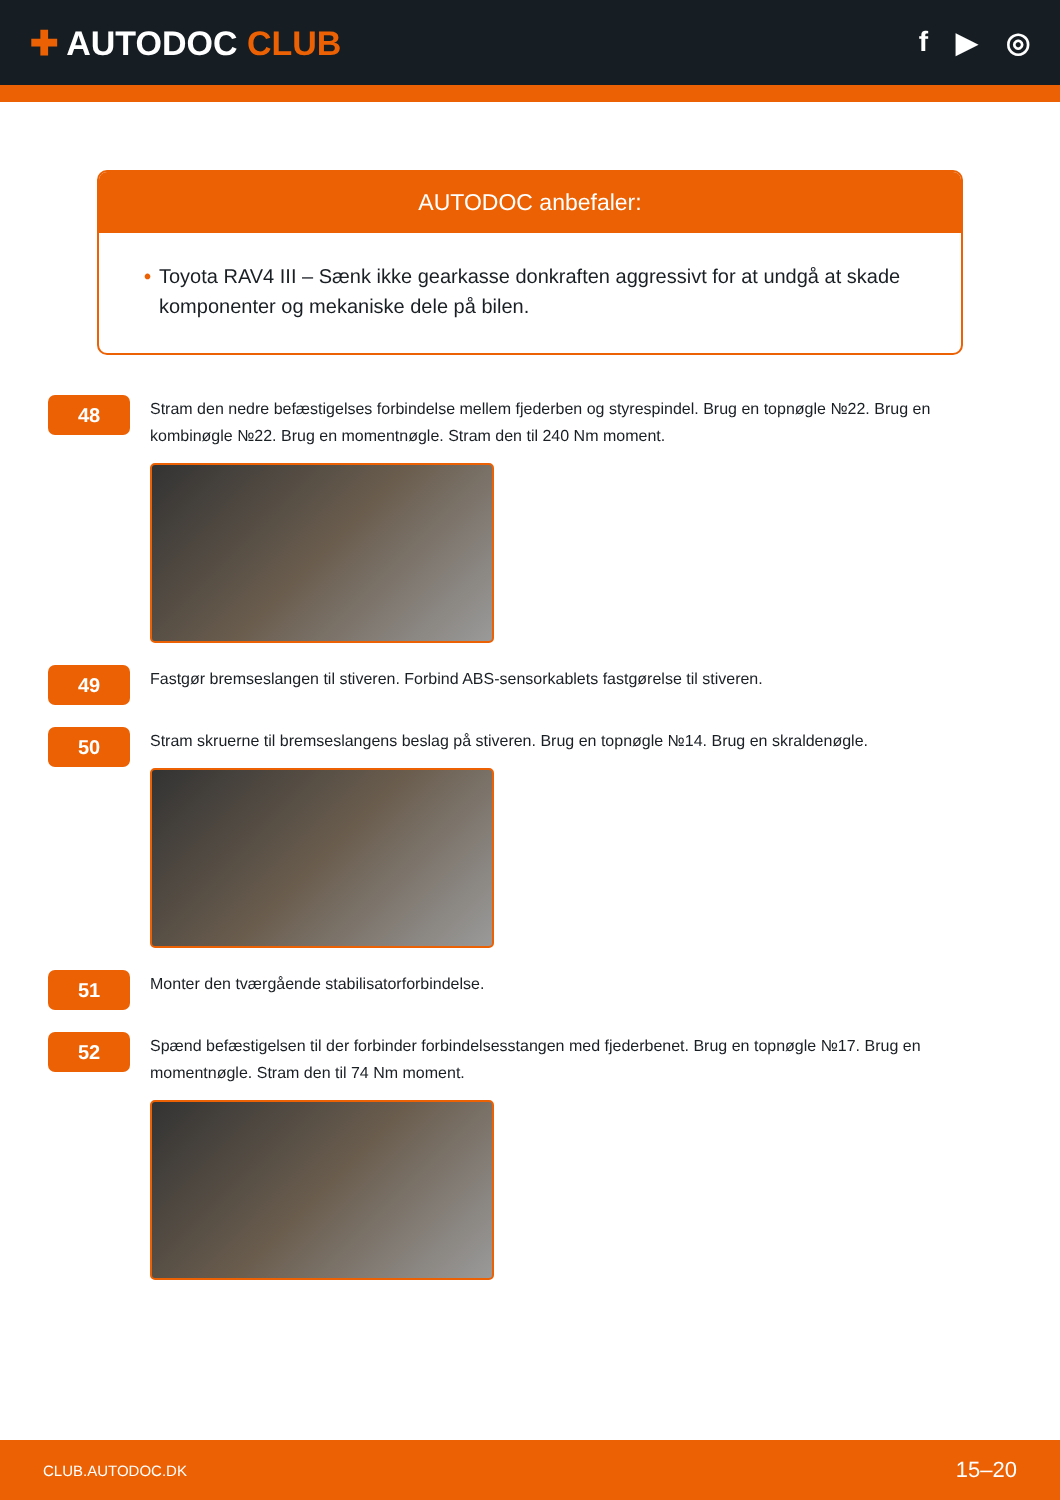✚ AUTODOC CLUB
f ▶ ◎
AUTODOC anbefaler:
• Toyota RAV4 III – Sænk ikke gearkasse donkraften aggressivt for at undgå at skade komponenter og mekaniske dele på bilen.
48
Stram den nedre befæstigelses forbindelse mellem fjederben og styrespindel. Brug en topnøgle №22. Brug en kombinøgle №22. Brug en momentnøgle. Stram den til 240 Nm moment.
49
Fastgør bremseslangen til stiveren. Forbind ABS-sensorkablets fastgørelse til stiveren.
50
Stram skruerne til bremseslangens beslag på stiveren. Brug en topnøgle №14. Brug en skraldenøgle.
51
Monter den tværgående stabilisatorforbindelse.
52
Spænd befæstigelsen til der forbinder forbindelsesstangen med fjederbenet. Brug en topnøgle №17. Brug en momentnøgle. Stram den til 74 Nm moment.
CLUB.AUTODOC.DK 15–20